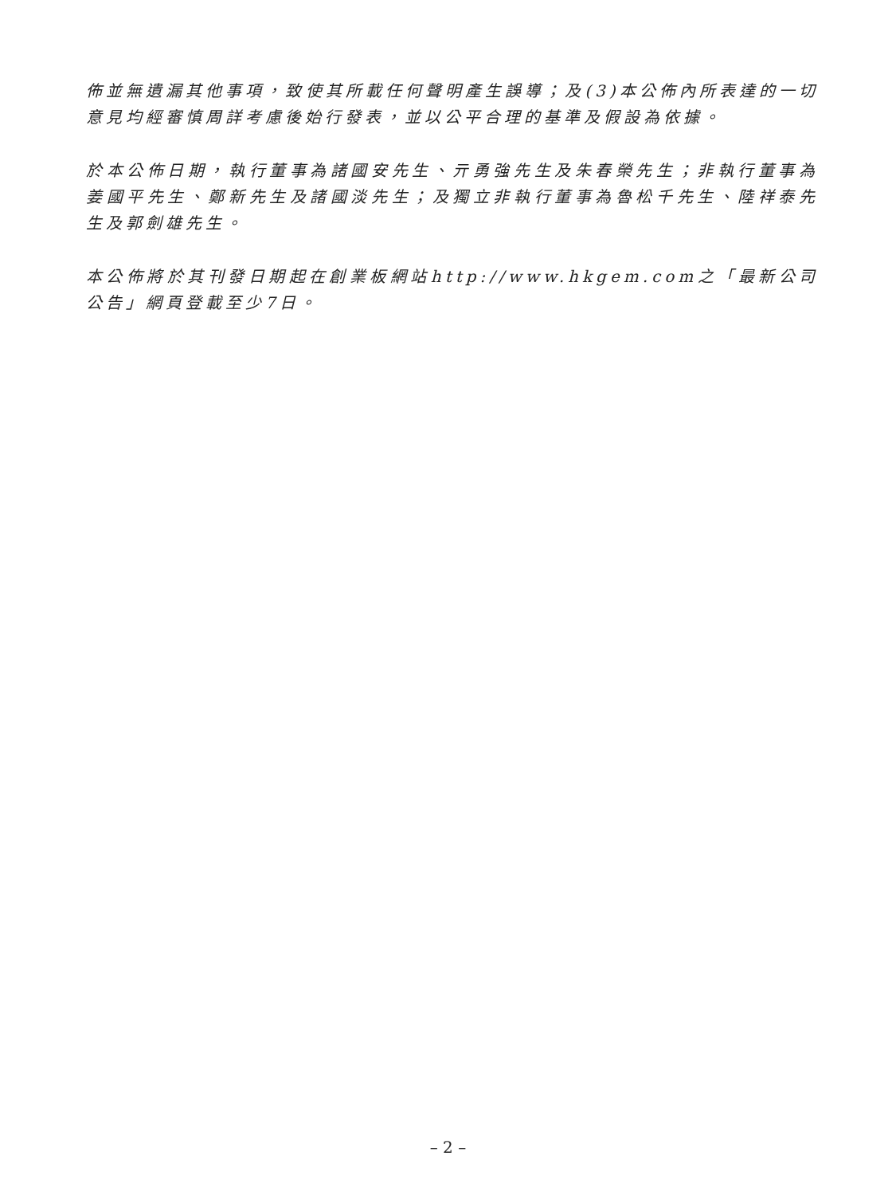佈並無遺漏其他事項，致使其所載任何聲明產生誤導；及(3)本公佈內所表達的一切意見均經審慎周詳考慮後始行發表，並以公平合理的基準及假設為依據。
於本公佈日期，執行董事為諸國安先生、亓勇強先生及朱春榮先生；非執行董事為姜國平先生、鄭新先生及諸國淡先生；及獨立非執行董事為魯松千先生、陸祥泰先生及郭劍雄先生。
本公佈將於其刊發日期起在創業板網站http://www.hkgem.com之「最新公司公告」網頁登載至少7日。
– 2 –